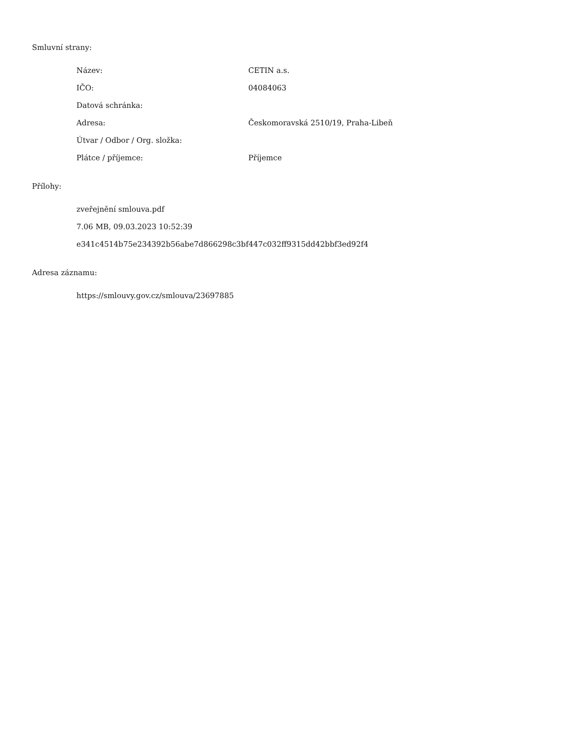Smluvní strany:
| Název: | CETIN a.s. |
| IČO: | 04084063 |
| Datová schránka: | |
| Adresa: | Českomoravská 2510/19, Praha-Libeň |
| Útvar / Odbor / Org. složka: | |
| Plátce / příjemce: | Příjemce |
Přílohy:
zveřejnění smlouva.pdf
7.06 MB, 09.03.2023 10:52:39
e341c4514b75e234392b56abe7d866298c3bf447c032ff9315dd42bbf3ed92f4
Adresa záznamu:
https://smlouvy.gov.cz/smlouva/23697885